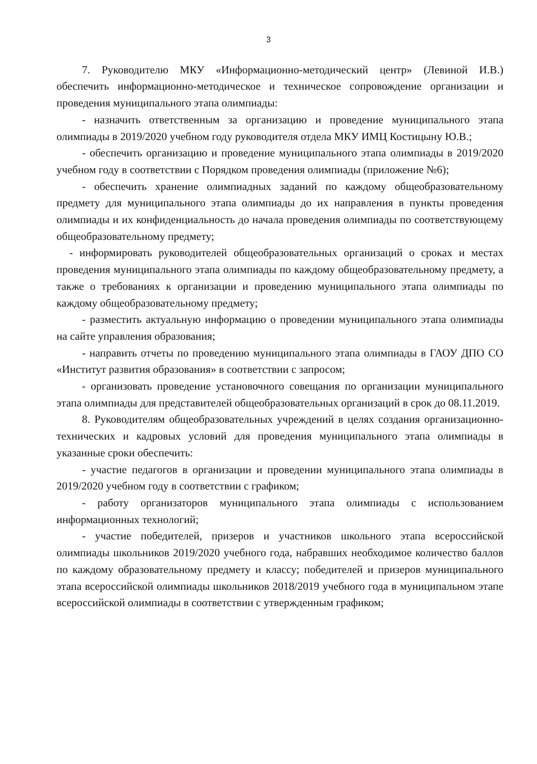3
7. Руководителю МКУ «Информационно-методический центр» (Левиной И.В.) обеспечить информационно-методическое и техническое сопровождение организации и проведения муниципального этапа олимпиады:
- назначить ответственным за организацию и проведение муниципального этапа олимпиады в 2019/2020 учебном году руководителя отдела МКУ ИМЦ Костицыну Ю.В.;
- обеспечить организацию и проведение муниципального этапа олимпиады в 2019/2020 учебном году в соответствии с Порядком проведения олимпиады (приложение №6);
- обеспечить хранение олимпиадных заданий по каждому общеобразовательному предмету для муниципального этапа олимпиады до их направления в пункты проведения олимпиады и их конфиденциальность до начала проведения олимпиады по соответствующему общеобразовательному предмету;
- информировать руководителей общеобразовательных организаций о сроках и местах проведения муниципального этапа олимпиады по каждому общеобразовательному предмету, а также о требованиях к организации и проведению муниципального этапа олимпиады по каждому общеобразовательному предмету;
- разместить актуальную информацию о проведении муниципального этапа олимпиады на сайте управления образования;
- направить отчеты по проведению муниципального этапа олимпиады в ГАОУ ДПО СО «Институт развития образования» в соответствии с запросом;
- организовать проведение установочного совещания по организации муниципального этапа олимпиады для представителей общеобразовательных организаций в срок до 08.11.2019.
8. Руководителям общеобразовательных учреждений в целях создания организационно-технических и кадровых условий для проведения муниципального этапа олимпиады в указанные сроки обеспечить:
- участие педагогов в организации и проведении муниципального этапа олимпиады в 2019/2020 учебном году в соответствии с графиком;
- работу организаторов муниципального этапа олимпиады с использованием информационных технологий;
- участие победителей, призеров и участников школьного этапа всероссийской олимпиады школьников 2019/2020 учебного года, набравших необходимое количество баллов по каждому образовательному предмету и классу; победителей и призеров муниципального этапа всероссийской олимпиады школьников 2018/2019 учебного года в муниципальном этапе всероссийской олимпиады в соответствии с утвержденным графиком;